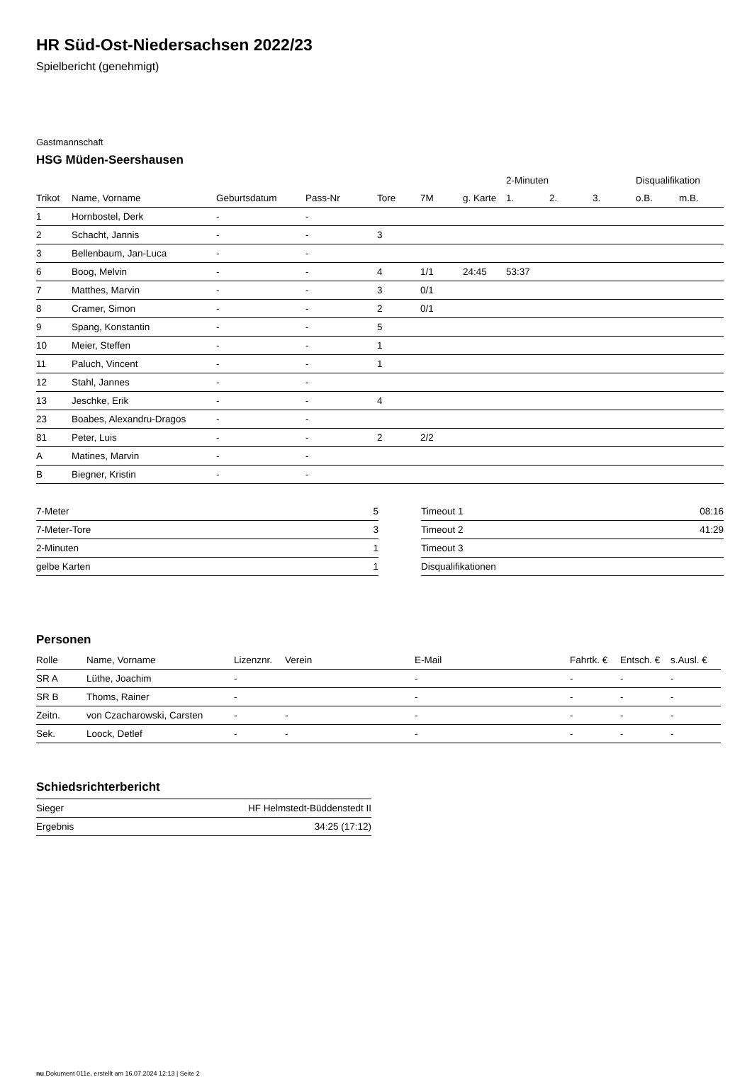HR Süd-Ost-Niedersachsen 2022/23
Spielbericht (genehmigt)
Gastmannschaft
HSG Müden-Seershausen
| | | | | | | | 2-Minuten | | | Disqualifikation | |
| --- | --- | --- | --- | --- | --- | --- | --- | --- | --- | --- | --- |
| Trikot | Name, Vorname | Geburtsdatum | Pass-Nr | Tore | 7M | g. Karte | 1. | 2. | 3. | o.B. | m.B. |
| 1 | Hornbostel, Derk | - | - | | | | | | | | |
| 2 | Schacht, Jannis | - | - | 3 | | | | | | | |
| 3 | Bellenbaum, Jan-Luca | - | - | | | | | | | | |
| 6 | Boog, Melvin | - | - | 4 | 1/1 | 24:45 | 53:37 | | | | |
| 7 | Matthes, Marvin | - | - | 3 | 0/1 | | | | | | |
| 8 | Cramer, Simon | - | - | 2 | 0/1 | | | | | | |
| 9 | Spang, Konstantin | - | - | 5 | | | | | | | |
| 10 | Meier, Steffen | - | - | 1 | | | | | | | |
| 11 | Paluch, Vincent | - | - | 1 | | | | | | | |
| 12 | Stahl, Jannes | - | - | | | | | | | | |
| 13 | Jeschke, Erik | - | - | 4 | | | | | | | |
| 23 | Boabes, Alexandru-Dragos | - | - | | | | | | | | |
| 81 | Peter, Luis | - | - | 2 | 2/2 | | | | | | |
| A | Matines, Marvin | - | - | | | | | | | | |
| B | Biegner, Kristin | - | - | | | | | | | | |
| 7-Meter | 5 |
| 7-Meter-Tore | 3 |
| 2-Minuten | 1 |
| gelbe Karten | 1 |
| Timeout 1 | 08:16 |
| Timeout 2 | 41:29 |
| Timeout 3 | |
| Disqualifikationen | |
Personen
| Rolle | Name, Vorname | Lizenznr. | Verein | E-Mail | Fahrtk. € | Entsch. € | s.Ausl. € |
| --- | --- | --- | --- | --- | --- | --- | --- |
| SR A | Lüthe, Joachim | - | | - | - | - | - |
| SR B | Thoms, Rainer | - | | - | - | - | - |
| Zeitn. | von Czacharowski, Carsten | - | - | - | - | - | - |
| Sek. | Loock, Detlef | - | - | - | - | - | - |
Schiedsrichterbericht
| Sieger | HF Helmstedt-Büddenstedt II |
| Ergebnis | 34:25 (17:12) |
nu.Dokument 011e, erstellt am 16.07.2024 12:13 | Seite 2